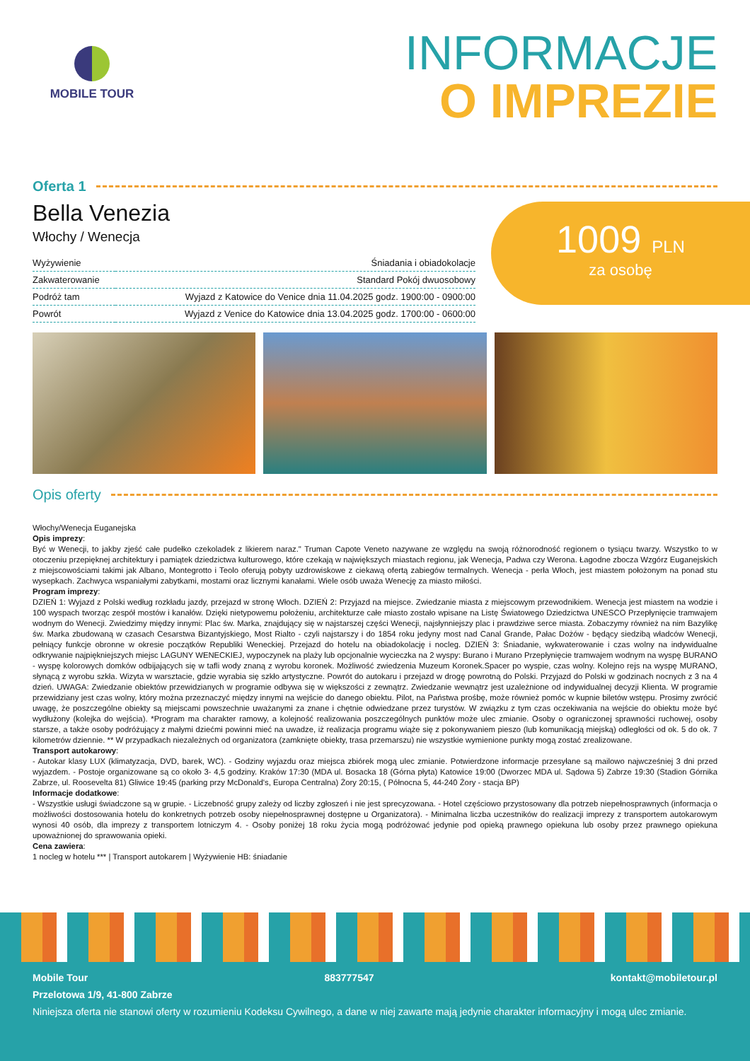MOBILE TOUR
INFORMACJE
O IMPREZIE
Oferta 1
Bella Venezia
Włochy / Wenecja
| Wyżywienie | Śniadania i obiadokolacje |
| Zakwaterowanie | Standard Pokój dwuosobowy |
| Podróż tam | Wyjazd z Katowice do Venice dnia 11.04.2025 godz. 1900:00 - 0900:00 |
| Powrót | Wyjazd z Venice do Katowice dnia 13.04.2025 godz. 1700:00 - 0600:00 |
1009 PLN
za osobę
Opis oferty
Włochy/Wenecja Euganejska
Opis imprezy:
Być w Wenecji, to jakby zjeść całe pudełko czekoladek z likierem naraz." Truman Capote Veneto nazywane ze względu na swoją różnorodność regionem o tysiącu twarzy. Wszystko to w otoczeniu przepięknej architektury i pamiątek dziedzictwa kulturowego, które czekają w największych miastach regionu, jak Wenecja, Padwa czy Werona. Łagodne zbocza Wzgórz Euganejskich z miejscowościami takimi jak Albano, Montegrotto i Teolo oferują pobyty uzdrowiskowe z ciekawą ofertą zabiegów termalnych. Wenecja - perła Włoch, jest miastem położonym na ponad stu wysepkach. Zachwyca wspaniałymi zabytkami, mostami oraz licznymi kanałami. Wiele osób uważa Wenecję za miasto miłości.
Program imprezy:
DZIEŃ 1: Wyjazd z Polski według rozkładu jazdy, przejazd w stronę Włoch. DZIEŃ 2: Przyjazd na miejsce. Zwiedzanie miasta z miejscowym przewodnikiem. Wenecja jest miastem na wodzie i 100 wyspach tworząc zespół mostów i kanałów. Dzięki nietypowemu położeniu, architekturze całe miasto zostało wpisane na Listę Światowego Dziedzictwa UNESCO Przepłynięcie tramwajem wodnym do Wenecji. Zwiedzimy między innymi: Plac św. Marka, znajdujący się w najstarszej części Wenecji, najsłynniejszy plac i prawdziwe serce miasta. Zobaczymy również na nim Bazylikę św. Marka zbudowaną w czasach Cesarstwa Bizantyjskiego, Most Rialto - czyli najstarszy i do 1854 roku jedyny most nad Canal Grande, Pałac Dożów - będący siedzibą władców Wenecji, pełniący funkcje obronne w okresie początków Republiki Weneckiej. Przejazd do hotelu na obiadokolację i nocleg. DZIEŃ 3: Śniadanie, wykwaterowanie i czas wolny na indywidualne odkrywanie najpiękniejszych miejsc LAGUNY WENECKIEJ, wypoczynek na plaży lub opcjonalnie wycieczka na 2 wyspy: Burano i Murano Przepłynięcie tramwajem wodnym na wyspę BURANO - wyspę kolorowych domków odbijających się w tafli wody znaną z wyrobu koronek. Możliwość zwiedzenia Muzeum Koronek.Spacer po wyspie, czas wolny. Kolejno rejs na wyspę MURANO, słynącą z wyrobu szkła. Wizyta w warsztacie, gdzie wyrabia się szkło artystyczne. Powrót do autokaru i przejazd w drogę powrotną do Polski. Przyjazd do Polski w godzinach nocnych z 3 na 4 dzień. UWAGA: Zwiedzanie obiektów przewidzianych w programie odbywa się w większości z zewnątrz. Zwiedzanie wewnątrz jest uzależnione od indywidualnej decyzji Klienta. W programie przewidziany jest czas wolny, który można przeznaczyć między innymi na wejście do danego obiektu. Pilot, na Państwa prośbę, może również pomóc w kupnie biletów wstępu. Prosimy zwrócić uwagę, że poszczególne obiekty są miejscami powszechnie uważanymi za znane i chętnie odwiedzane przez turystów. W związku z tym czas oczekiwania na wejście do obiektu może być wydłużony (kolejka do wejścia). *Program ma charakter ramowy, a kolejność realizowania poszczególnych punktów może ulec zmianie. Osoby o ograniczonej sprawności ruchowej, osoby starsze, a także osoby podróżujący z małymi dziećmi powinni mieć na uwadze, iż realizacja programu wiąże się z pokonywaniem pieszo (lub komunikacją miejską) odległości od ok. 5 do ok. 7 kilometrów dziennie. ** W przypadkach niezależnych od organizatora (zamknięte obiekty, trasa przemarszu) nie wszystkie wymienione punkty mogą zostać zrealizowane.
Transport autokarowy:
- Autokar klasy LUX (klimatyzacja, DVD, barek, WC). - Godziny wyjazdu oraz miejsca zbiórek mogą ulec zmianie. Potwierdzone informacje przesyłane są mailowo najwcześniej 3 dni przed wyjazdem. - Postoje organizowane są co około 3- 4,5 godziny. Kraków 17:30 (MDA ul. Bosacka 18 (Górna płyta) Katowice 19:00 (Dworzec MDA ul. Sądowa 5) Zabrze 19:30 (Stadion Górnika Zabrze, ul. Roosevelta 81) Gliwice 19:45 (parking przy McDonald's, Europa Centralna) Żory 20:15, ( Północna 5, 44-240 Żory - stacja BP)
Informacje dodatkowe:
- Wszystkie usługi świadczone są w grupie. - Liczebność grupy zależy od liczby zgłoszeń i nie jest sprecyzowana. - Hotel częściowo przystosowany dla potrzeb niepełnosprawnych (informacja o możliwości dostosowania hotelu do konkretnych potrzeb osoby niepełnosprawnej dostępne u Organizatora). - Minimalna liczba uczestników do realizacji imprezy z transportem autokarowym wynosi 40 osób, dla imprezy z transportem lotniczym 4. - Osoby poniżej 18 roku życia mogą podróżować jedynie pod opieką prawnego opiekuna lub osoby przez prawnego opiekuna upoważnionej do sprawowania opieki.
Cena zawiera:
1 nocleg w hotelu *** | Transport autokarem | Wyżywienie HB: śniadanie
Mobile Tour 883777547 kontakt@mobiletour.pl
Przelotowa 1/9, 41-800 Zabrze
Niniejsza oferta nie stanowi oferty w rozumieniu Kodeksu Cywilnego, a dane w niej zawarte mają jedynie charakter informacyjny i mogą ulec zmianie.